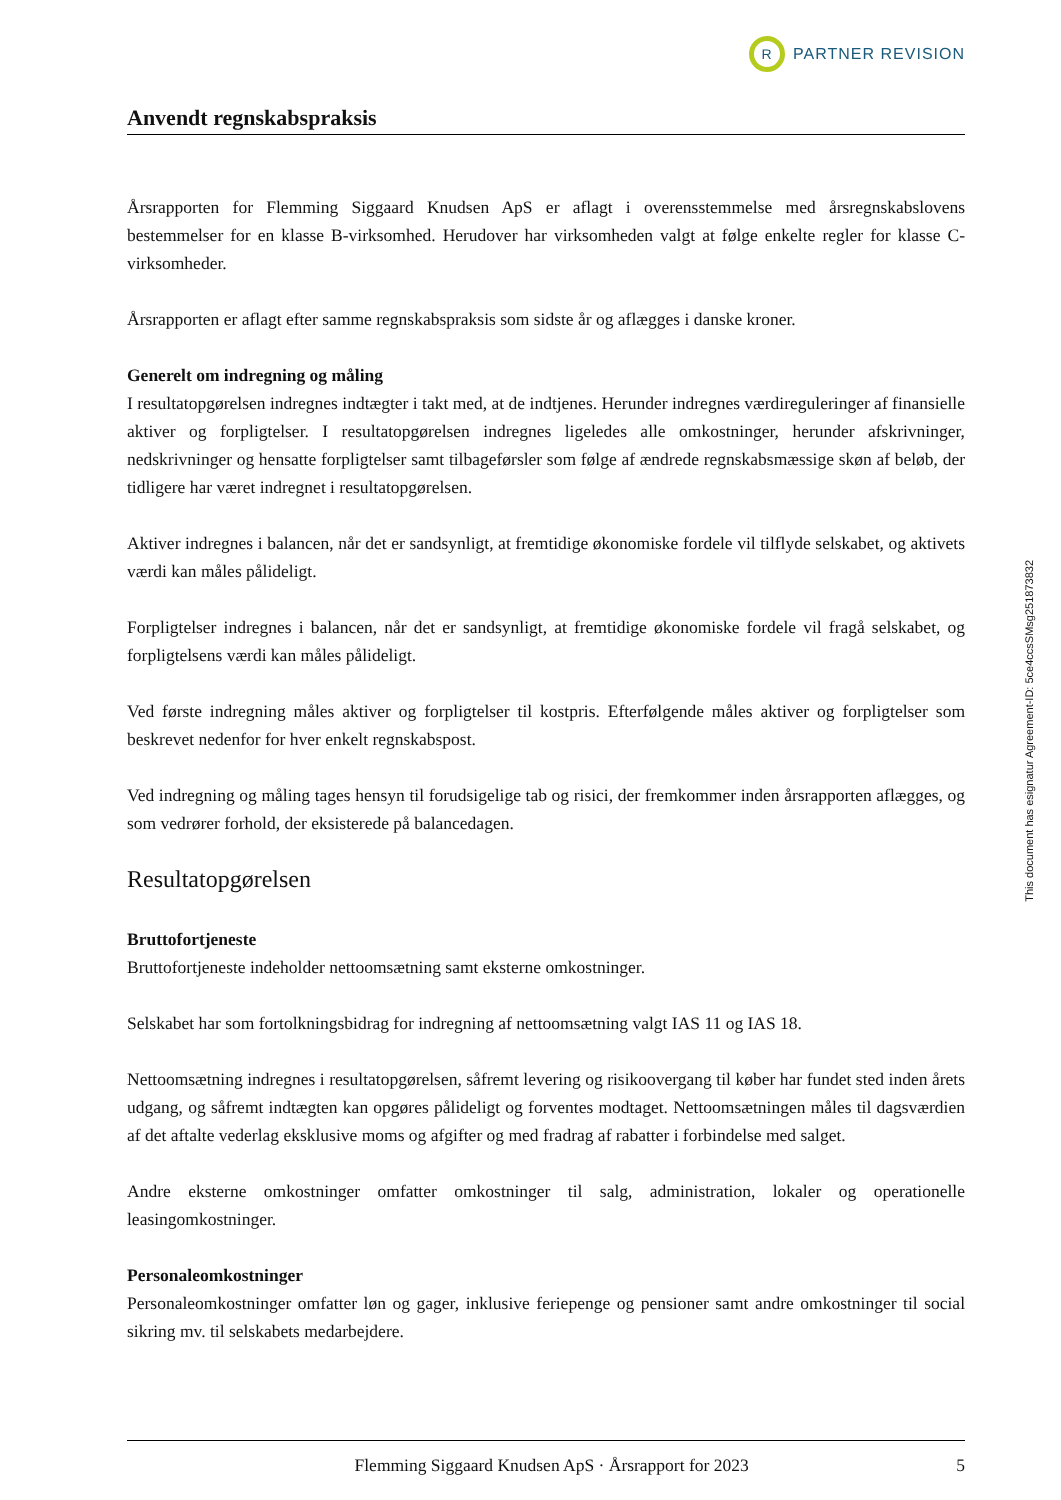R PARTNER REVISION
Anvendt regnskabspraksis
Årsrapporten for Flemming Siggaard Knudsen ApS er aflagt i overensstemmelse med årsregnskabslovens bestemmelser for en klasse B-virksomhed. Herudover har virksomheden valgt at følge enkelte regler for klasse C-virksomheder.
Årsrapporten er aflagt efter samme regnskabspraksis som sidste år og aflægges i danske kroner.
Generelt om indregning og måling
I resultatopgørelsen indregnes indtægter i takt med, at de indtjenes. Herunder indregnes værdireguleringer af finansielle aktiver og forpligtelser. I resultatopgørelsen indregnes ligeledes alle omkostninger, herunder afskrivninger, nedskrivninger og hensatte forpligtelser samt tilbageførsler som følge af ændrede regnskabsmæssige skøn af beløb, der tidligere har været indregnet i resultatopgørelsen.
Aktiver indregnes i balancen, når det er sandsynligt, at fremtidige økonomiske fordele vil tilflyde selskabet, og aktivets værdi kan måles pålideligt.
Forpligtelser indregnes i balancen, når det er sandsynligt, at fremtidige økonomiske fordele vil fragå selskabet, og forpligtelsens værdi kan måles pålideligt.
Ved første indregning måles aktiver og forpligtelser til kostpris. Efterfølgende måles aktiver og forpligtelser som beskrevet nedenfor for hver enkelt regnskabspost.
Ved indregning og måling tages hensyn til forudsigelige tab og risici, der fremkommer inden årsrapporten aflægges, og som vedrører forhold, der eksisterede på balancedagen.
Resultatopgørelsen
Bruttofortjeneste
Bruttofortjeneste indeholder nettoomsætning samt eksterne omkostninger.
Selskabet har som fortolkningsbidrag for indregning af nettoomsætning valgt IAS 11 og IAS 18.
Nettoomsætning indregnes i resultatopgørelsen, såfremt levering og risikoovergang til køber har fundet sted inden årets udgang, og såfremt indtægten kan opgøres pålideligt og forventes modtaget. Nettoomsætningen måles til dagsværdien af det aftalte vederlag eksklusive moms og afgifter og med fradrag af rabatter i forbindelse med salget.
Andre eksterne omkostninger omfatter omkostninger til salg, administration, lokaler og operationelle leasingomkostninger.
Personaleomkostninger
Personaleomkostninger omfatter løn og gager, inklusive feriepenge og pensioner samt andre omkostninger til social sikring mv. til selskabets medarbejdere.
This document has esignatur Agreement-ID: 5ce4ccsSMsg251873832
Flemming Siggaard Knudsen ApS · Årsrapport for 2023 5